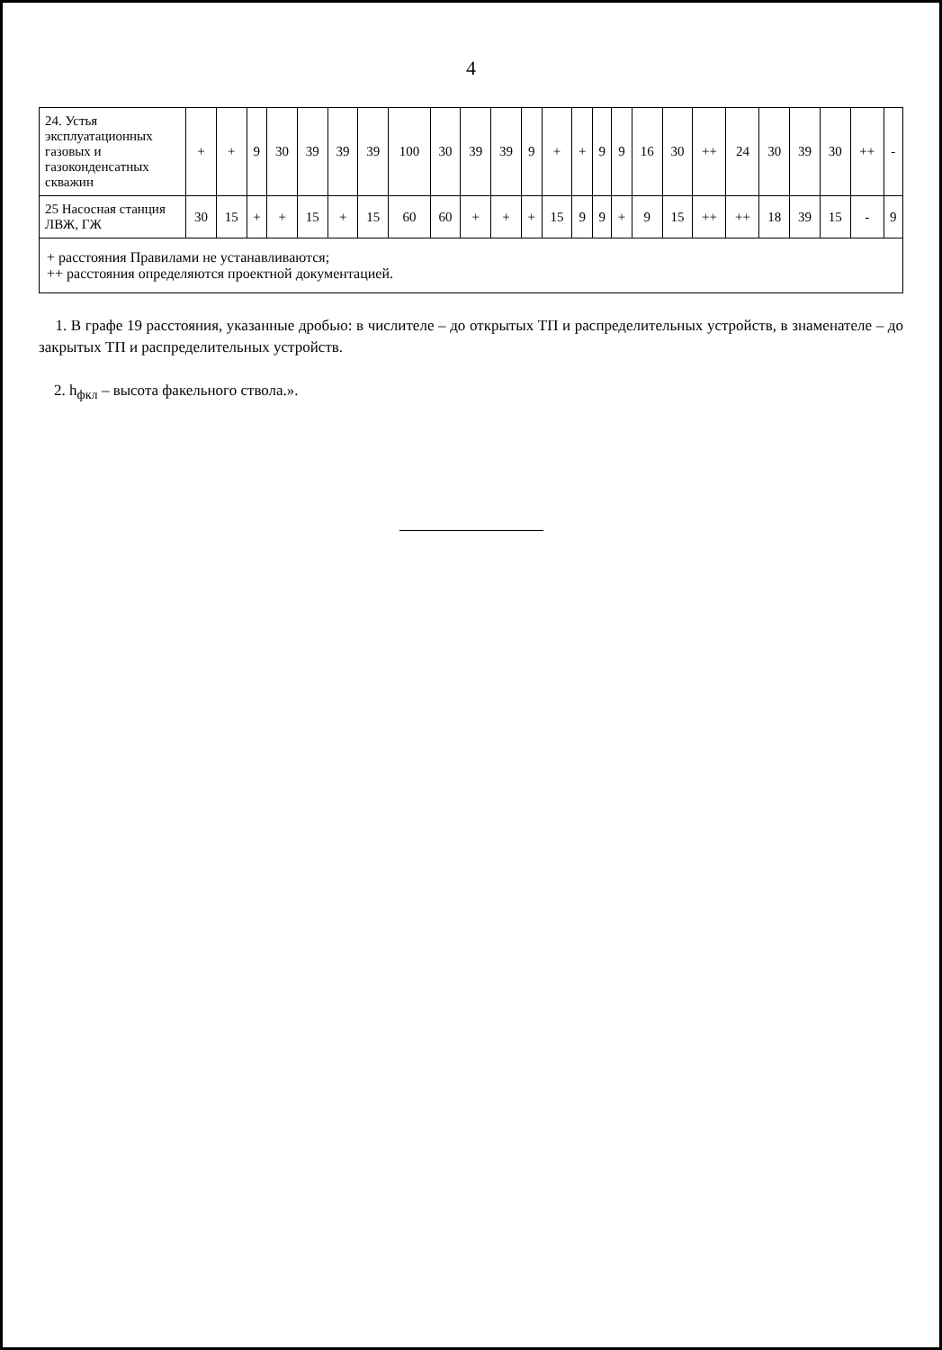4
| 24. Устья эксплуатационных газовых и газоконденсатных скважин | + | + | 9 | 30 | 39 | 39 | 39 | 100 | 30 | 39 | 39 | 9 | + | + | 9 | 9 | 16 | 30 | ++ | 24 | 30 | 39 | 30 | ++ | - |
| 25 Насосная станция ЛВЖ, ГЖ | 30 | 15 | + | + | 15 | + | 15 | 60 | 60 | + | + | + | 15 | 9 | 9 | + | 9 | 15 | ++ | ++ | 18 | 39 | 15 | - | 9 |
| + расстояния Правилами не устанавливаются; ++ расстояния определяются проектной документацией. | | | | | | | | | | | | | | | | | | | | | | | | | |
1. В графе 19 расстояния, указанные дробью: в числителе – до открытых ТП и распределительных устройств, в знаменателе – до закрытых ТП и распределительных устройств.
2. h<sub>фкл</sub> – высота факельного ствола.».